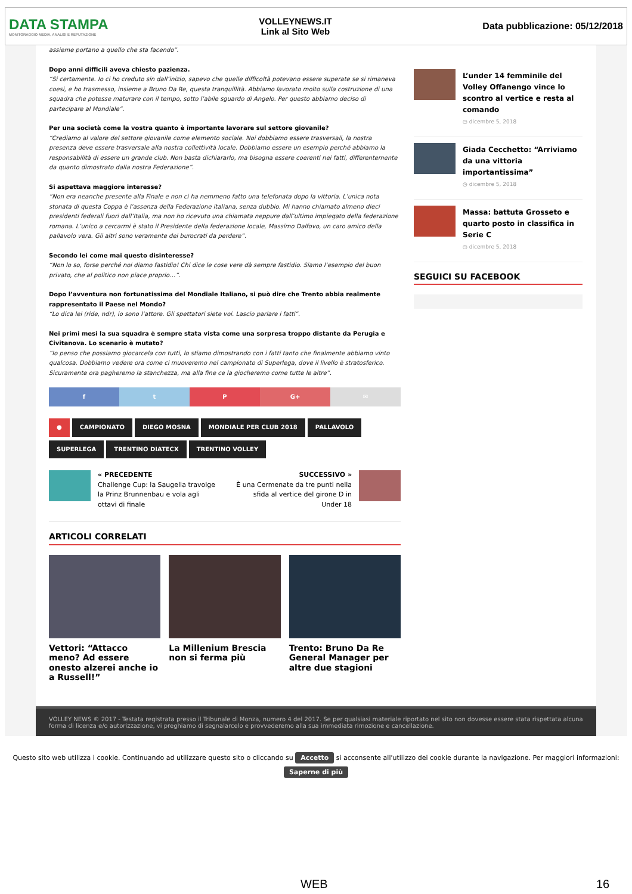DATA STAMPA
MONITORAGGIO MEDIA, ANALISI E REPUTAZIONE
VOLLEYNEWS.IT
Link al Sito Web
Data pubblicazione: 05/12/2018
assieme portano a quello che sta facendo”.
Dopo anni difficili aveva chiesto pazienza.
“Si certamente. Io ci ho creduto sin dall’inizio, sapevo che quelle difficoltà potevano essere superate se si rimaneva coesi, e ho trasmesso, insieme a Bruno Da Re, questa tranquillità. Abbiamo lavorato molto sulla costruzione di una squadra che potesse maturare con il tempo, sotto l’abile sguardo di Angelo. Per questo abbiamo deciso di partecipare al Mondiale”.
Per una società come la vostra quanto è importante lavorare sul settore giovanile?
“Crediamo al valore del settore giovanile come elemento sociale. Noi dobbiamo essere trasversali, la nostra presenza deve essere trasversale alla nostra collettività locale. Dobbiamo essere un esempio perché abbiamo la responsabilità di essere un grande club. Non basta dichiararlo, ma bisogna essere coerenti nei fatti, differentemente da quanto dimostrato dalla nostra Federazione”.
Si aspettava maggiore interesse?
“Non era neanche presente alla Finale e non ci ha nemmeno fatto una telefonata dopo la vittoria. L’unica nota stonata di questa Coppa è l’assenza della Federazione italiana, senza dubbio. Mi hanno chiamato almeno dieci presidenti federali fuori dall’Italia, ma non ho ricevuto una chiamata neppure dall’ultimo impiegato della federazione romana. L’unico a cercarmi è stato il Presidente della federazione locale, Massimo Dalfovo, un caro amico della pallavolo vera. Gli altri sono veramente dei burocrati da perdere”.
Secondo lei come mai questo disinteresse?
“Non lo so, forse perché noi diamo fastidio! Chi dice le cose vere dà sempre fastidio. Siamo l’esempio del buon privato, che al politico non piace proprio…”.
Dopo l’avventura non fortunatissima del Mondiale Italiano, si può dire che Trento abbia realmente rappresentato il Paese nel Mondo?
“Lo dica lei (ride, ndr), io sono l’attore. Gli spettatori siete voi. Lascio parlare i fatti”.
Nei primi mesi la sua squadra è sempre stata vista come una sorpresa troppo distante da Perugia e Civitanova. Lo scenario è mutato?
“Io penso che possiamo giocarcela con tutti, lo stiamo dimostrando con i fatti tanto che finalmente abbiamo vinto qualcosa. Dobbiamo vedere ora come ci muoveremo nel campionato di Superlega, dove il livello è stratosferico. Sicuramente ora pagheremo la stanchezza, ma alla fine ce la giocheremo come tutte le altre”.
f t P G+ ✉
● CAMPIONATO DIEGO MOSNA MONDIALE PER CLUB 2018 PALLAVOLO SUPERLEGA TRENTINO DIATECX TRENTINO VOLLEY
« PRECEDENTE
Challenge Cup: la Saugella travolge la Prinz Brunnenbau e vola agli ottavi di finale
SUCCESSIVO »
È una Cermenate da tre punti nella sfida al vertice del girone D in Under 18
ARTICOLI CORRELATI
Vettori: “Attacco meno? Ad essere onesto alzerei anche io a Russell!”
La Millenium Brescia non si ferma più
Trento: Bruno Da Re General Manager per altre due stagioni
L’under 14 femminile del Volley Offanengo vince lo scontro al vertice e resta al comando
◷ dicembre 5, 2018
Giada Cecchetto: “Arriviamo da una vittoria importantissima”
◷ dicembre 5, 2018
Massa: battuta Grosseto e quarto posto in classifica in Serie C
◷ dicembre 5, 2018
SEGUICI SU FACEBOOK
VOLLEY NEWS ® 2017 - Testata registrata presso il Tribunale di Monza, numero 4 del 2017. Se per qualsiasi materiale riportato nel sito non dovesse essere stata rispettata alcuna forma di licenza e/o autorizzazione, vi preghiamo di segnalarcelo e provvederemo alla sua immediata rimozione e cancellazione.
Questo sito web utilizza i cookie. Continuando ad utilizzare questo sito o cliccando su Accetto si acconsente all'utilizzo dei cookie durante la navigazione. Per maggiori informazioni:
Saperne di più
WEB 16